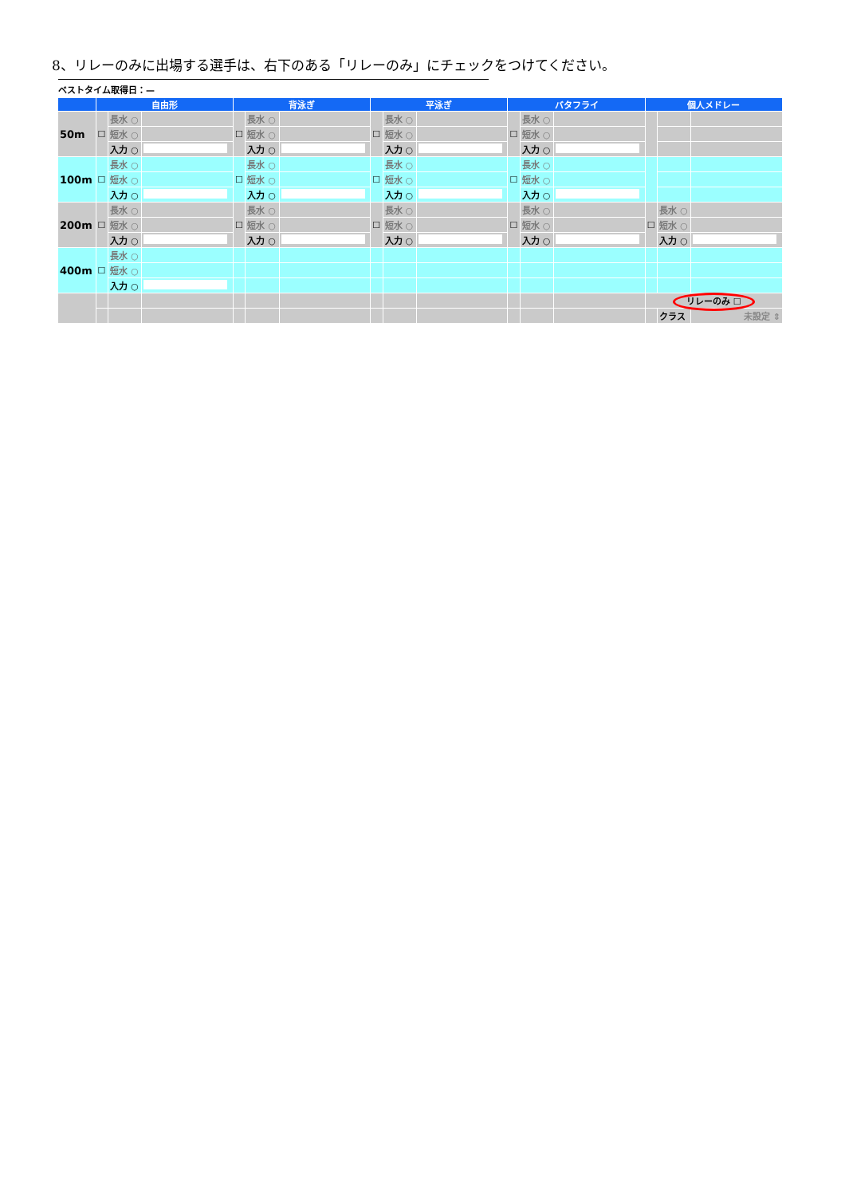8、リレーのみに出場する選手は、右下のある「リレーのみ」にチェックをつけてください。
ベストタイム取得日：—
| | 自由形 | | | 背泳ぎ | | | 平泳ぎ | | | バタフライ | | | 個人メドレー | | |
| --- | --- | --- | --- | --- | --- | --- | --- | --- | --- | --- | --- | --- | --- | --- | --- |
| 50m | ☐ | 長水 ○ | | ☐ | 長水 ○ | | ☐ | 長水 ○ | | ☐ | 長水 ○ | | | | |
| | | 短水 ○ | | | 短水 ○ | | | 短水 ○ | | | 短水 ○ | | | | |
| | | 入力 ○ | | | 入力 ○ | | | 入力 ○ | | | 入力 ○ | | | | |
| 100m | ☐ | 長水 ○ | | ☐ | 長水 ○ | | ☐ | 長水 ○ | | ☐ | 長水 ○ | | | | |
| | | 短水 ○ | | | 短水 ○ | | | 短水 ○ | | | 短水 ○ | | | | |
| | | 入力 ○ | | | 入力 ○ | | | 入力 ○ | | | 入力 ○ | | | | |
| 200m | ☐ | 長水 ○ | | ☐ | 長水 ○ | | ☐ | 長水 ○ | | ☐ | 長水 ○ | | ☐ | 長水 ○ | |
| | | 短水 ○ | | | 短水 ○ | | | 短水 ○ | | | 短水 ○ | | | 短水 ○ | |
| | | 入力 ○ | | | 入力 ○ | | | 入力 ○ | | | 入力 ○ | | | 入力 ○ | |
| 400m | ☐ | 長水 ○ | | | | | | | | | | | | | |
| | | 短水 ○ | | | | | | | | | | | | | |
| | | 入力 ○ | | | | | | | | | | | | | |
| | | | | | | | | | | | | | リレーのみ ☐ | | |
| | | | | | | | | | | | | | | クラス | 未設定 ⇕ |